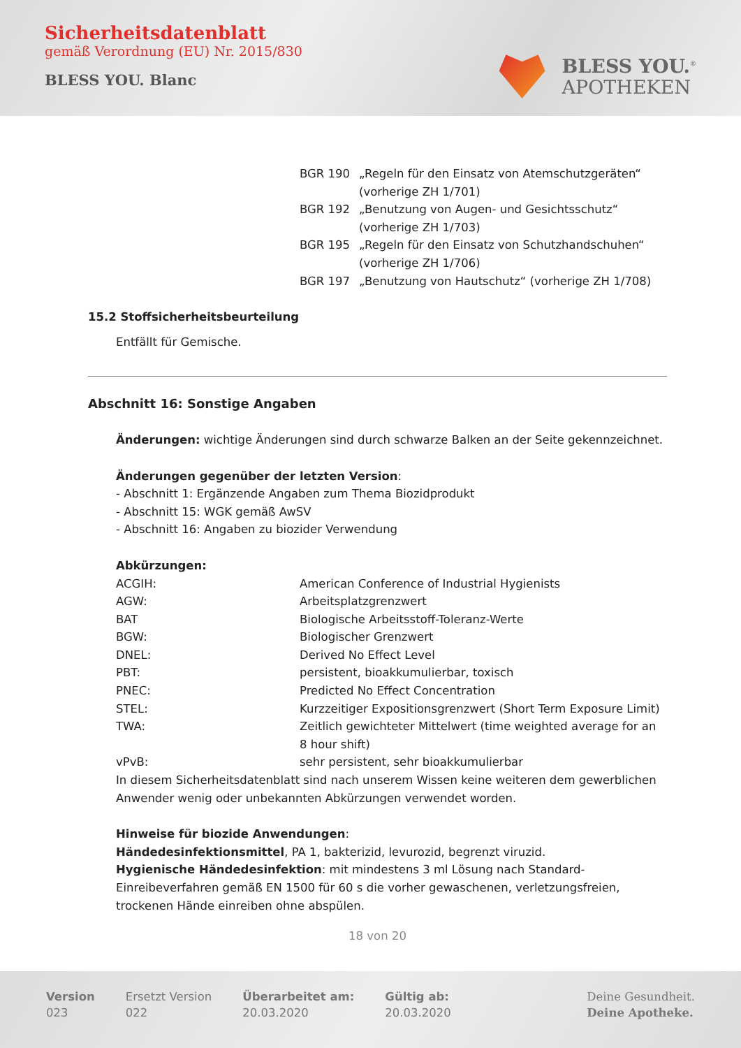Sicherheitsdatenblatt
gemäß Verordnung (EU) Nr. 2015/830
BLESS YOU. Blanc
BLESS YOU.<sup>®</sup>
APOTHEKEN
| BGR 190 | „Regeln für den Einsatz von Atemschutzgeräten“ (vorherige ZH 1/701) |
| BGR 192 | „Benutzung von Augen- und Gesichtsschutz“ (vorherige ZH 1/703) |
| BGR 195 | „Regeln für den Einsatz von Schutzhandschuhen“ (vorherige ZH 1/706) |
| BGR 197 | „Benutzung von Hautschutz“ (vorherige ZH 1/708) |
15.2 Stoffsicherheitsbeurteilung
Entfällt für Gemische.
Abschnitt 16: Sonstige Angaben
Änderungen: wichtige Änderungen sind durch schwarze Balken an der Seite gekennzeichnet.
Änderungen gegenüber der letzten Version:
- Abschnitt 1: Ergänzende Angaben zum Thema Biozidprodukt
- Abschnitt 15: WGK gemäß AwSV
- Abschnitt 16: Angaben zu biozider Verwendung
Abkürzungen:
| ACGIH: | American Conference of Industrial Hygienists |
| AGW: | Arbeitsplatzgrenzwert |
| BAT | Biologische Arbeitsstoff-Toleranz-Werte |
| BGW: | Biologischer Grenzwert |
| DNEL: | Derived No Effect Level |
| PBT: | persistent, bioakkumulierbar, toxisch |
| PNEC: | Predicted No Effect Concentration |
| STEL: | Kurzzeitiger Expositionsgrenzwert (Short Term Exposure Limit) |
| TWA: | Zeitlich gewichteter Mittelwert (time weighted average for an 8 hour shift) |
| vPvB: | sehr persistent, sehr bioakkumulierbar |
In diesem Sicherheitsdatenblatt sind nach unserem Wissen keine weiteren dem gewerblichen Anwender wenig oder unbekannten Abkürzungen verwendet worden.
Hinweise für biozide Anwendungen:
Händedesinfektionsmittel, PA 1, bakterizid, levurozid, begrenzt viruzid.
Hygienische Händedesinfektion: mit mindestens 3 ml Lösung nach Standard-Einreibeverfahren gemäß EN 1500 für 60 s die vorher gewaschenen, verletzungsfreien, trockenen Hände einreiben ohne abspülen.
18 von 20
Version
023
Ersetzt Version
022
Überarbeitet am:
20.03.2020
Gültig ab:
20.03.2020
Deine Gesundheit.
Deine Apotheke.